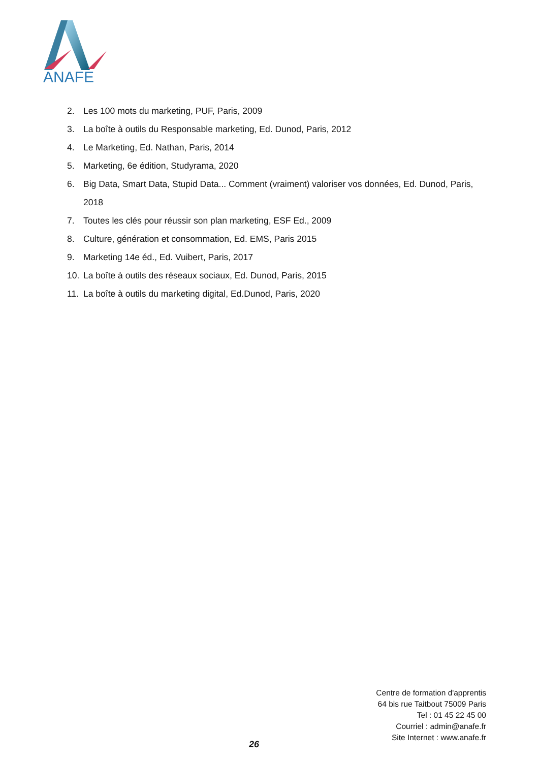ANAFE
2. Les 100 mots du marketing, PUF, Paris, 2009
3. La boîte à outils du Responsable marketing, Ed. Dunod, Paris, 2012
4. Le Marketing, Ed. Nathan, Paris, 2014
5. Marketing, 6e édition, Studyrama, 2020
6. Big Data, Smart Data, Stupid Data... Comment (vraiment) valoriser vos données, Ed. Dunod, Paris, 2018
7. Toutes les clés pour réussir son plan marketing, ESF Ed., 2009
8. Culture, génération et consommation, Ed. EMS, Paris 2015
9. Marketing 14e éd., Ed. Vuibert, Paris, 2017
10. La boîte à outils des réseaux sociaux, Ed. Dunod, Paris, 2015
11. La boîte à outils du marketing digital, Ed.Dunod, Paris, 2020
Centre de formation d'apprentis
64 bis rue Taitbout 75009 Paris
Tel : 01 45 22 45 00
Courriel : admin@anafe.fr
Site Internet : www.anafe.fr
26